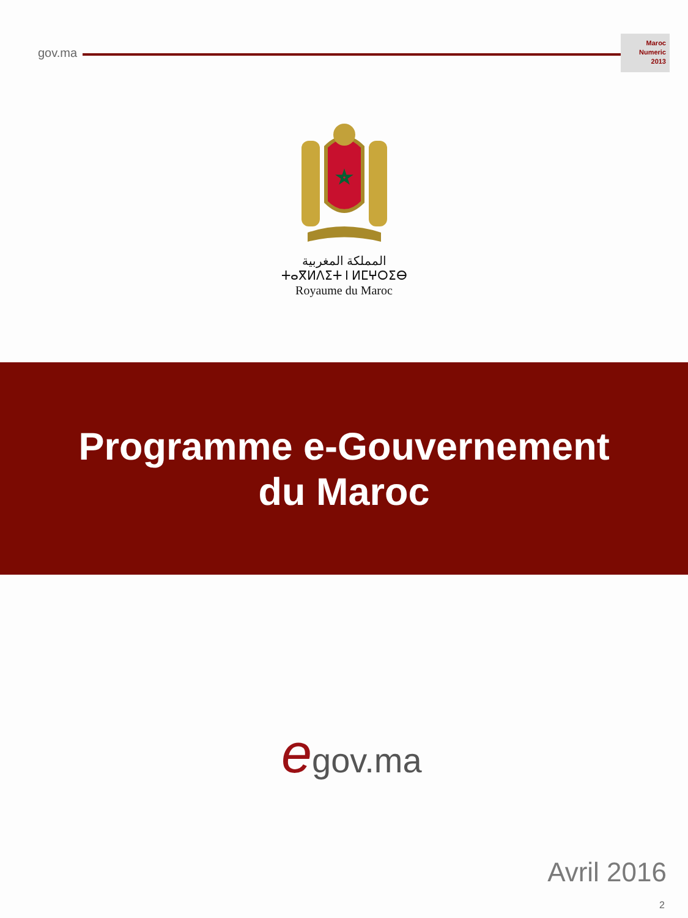gov.ma
Maroc
Numeric
2013
المملكة المغربية
ⵜⴰⴳⵍⴷⵉⵜ ⵏ ⵍⵎⵖⵔⵉⴱ
Royaume du Maroc
Programme e-Gouvernement
du Maroc
egov.ma
Avril 2016
2